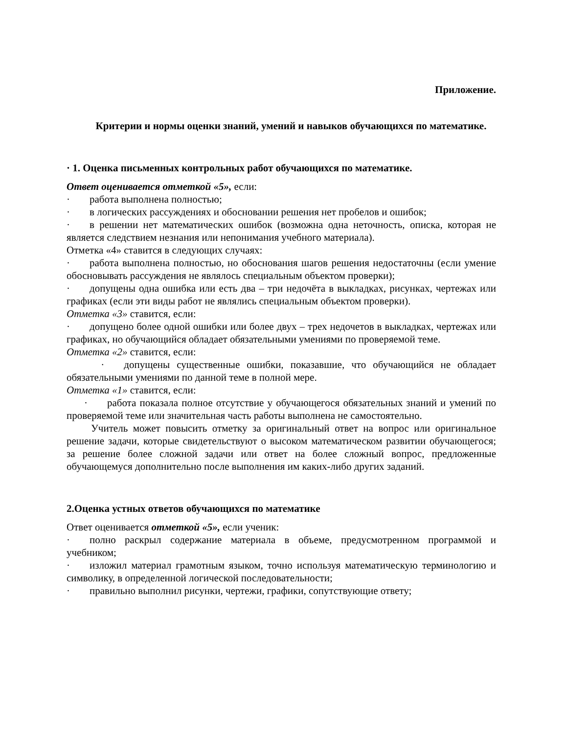Приложение.
Критерии и нормы оценки знаний, умений и навыков обучающихся по математике.
· 1. Оценка письменных контрольных работ обучающихся по математике.
Ответ оценивается отметкой «5», если:
· работа выполнена полностью;
· в логических рассуждениях и обосновании решения нет пробелов и ошибок;
· в решении нет математических ошибок (возможна одна неточность, описка, которая не является следствием незнания или непонимания учебного материала).
Отметка «4» ставится в следующих случаях:
· работа выполнена полностью, но обоснования шагов решения недостаточны (если умение обосновывать рассуждения не являлось специальным объектом проверки);
· допущены одна ошибка или есть два – три недочёта в выкладках, рисунках, чертежах или графиках (если эти виды работ не являлись специальным объектом проверки).
Отметка «3» ставится, если:
· допущено более одной ошибки или более двух – трех недочетов в выкладках, чертежах или графиках, но обучающийся обладает обязательными умениями по проверяемой теме.
Отметка «2» ставится, если:
· допущены существенные ошибки, показавшие, что обучающийся не обладает обязательными умениями по данной теме в полной мере.
Отметка «1» ставится, если:
· работа показала полное отсутствие у обучающегося обязательных знаний и умений по проверяемой теме или значительная часть работы выполнена не самостоятельно.
Учитель может повысить отметку за оригинальный ответ на вопрос или оригинальное решение задачи, которые свидетельствуют о высоком математическом развитии обучающегося; за решение более сложной задачи или ответ на более сложный вопрос, предложенные обучающемуся дополнительно после выполнения им каких-либо других заданий.
2.Оценка устных ответов обучающихся по математике
Ответ оценивается отметкой «5», если ученик:
· полно раскрыл содержание материала в объеме, предусмотренном программой и учебником;
· изложил материал грамотным языком, точно используя математическую терминологию и символику, в определенной логической последовательности;
· правильно выполнил рисунки, чертежи, графики, сопутствующие ответу;